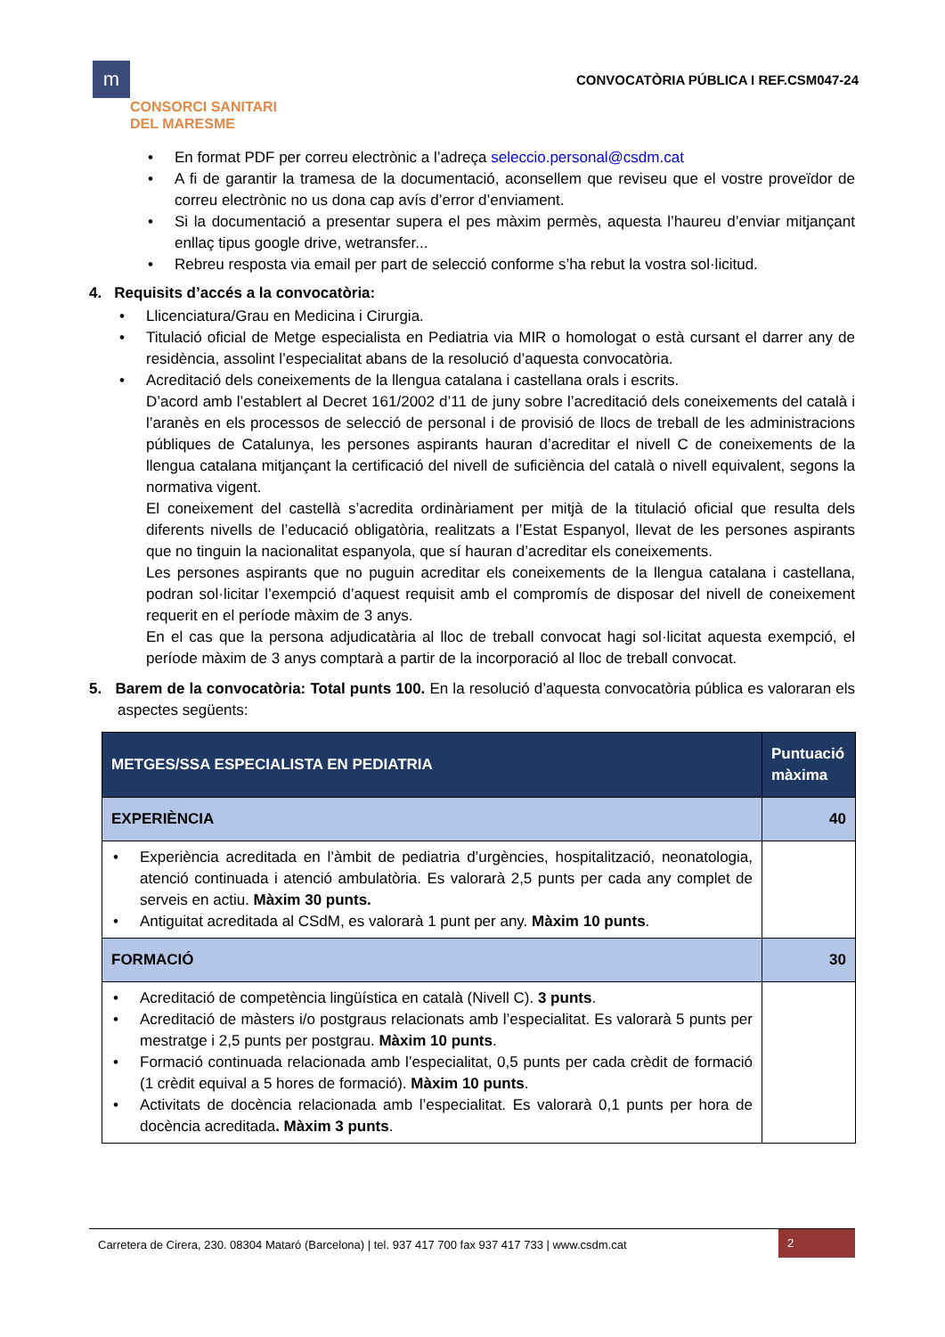m
CONSORCI SANITARI
DEL MARESME
CONVOCATÒRIA PÚBLICA I REF.CSM047-24
• En format PDF per correu electrònic a l’adreça seleccio.personal@csdm.cat
• A fi de garantir la tramesa de la documentació, aconsellem que reviseu que el vostre proveïdor de correu electrònic no us dona cap avís d’error d’enviament.
• Si la documentació a presentar supera el pes màxim permès, aquesta l’haureu d’enviar mitjançant enllaç tipus google drive, wetransfer...
• Rebreu resposta via email per part de selecció conforme s’ha rebut la vostra sol·licitud.
4. Requisits d’accés a la convocatòria:
• Llicenciatura/Grau en Medicina i Cirurgia.
• Titulació oficial de Metge especialista en Pediatria via MIR o homologat o està cursant el darrer any de residència, assolint l’especialitat abans de la resolució d’aquesta convocatòria.
• Acreditació dels coneixements de la llengua catalana i castellana orals i escrits.
D’acord amb l’establert al Decret 161/2002 d’11 de juny sobre l’acreditació dels coneixements del català i l’aranès en els processos de selecció de personal i de provisió de llocs de treball de les administracions públiques de Catalunya, les persones aspirants hauran d’acreditar el nivell C de coneixements de la llengua catalana mitjançant la certificació del nivell de suficiència del català o nivell equivalent, segons la normativa vigent.
El coneixement del castellà s’acredita ordinàriament per mitjà de la titulació oficial que resulta dels diferents nivells de l’educació obligatòria, realitzats a l’Estat Espanyol, llevat de les persones aspirants que no tinguin la nacionalitat espanyola, que sí hauran d’acreditar els coneixements.
Les persones aspirants que no puguin acreditar els coneixements de la llengua catalana i castellana, podran sol·licitar l’exempció d’aquest requisit amb el compromís de disposar del nivell de coneixement requerit en el període màxim de 3 anys.
En el cas que la persona adjudicatària al lloc de treball convocat hagi sol·licitat aquesta exempció, el període màxim de 3 anys comptarà a partir de la incorporació al lloc de treball convocat.
5. Barem de la convocatòria: Total punts 100. En la resolució d’aquesta convocatòria pública es valoraran els aspectes següents:
| METGES/SSA ESPECIALISTA EN PEDIATRIA | Puntuació màxima |
| --- | --- |
| EXPERIÈNCIA | 40 |
| • Experiència acreditada en l’àmbit de pediatria d’urgències, hospitalització, neonatologia, atenció continuada i atenció ambulatòria. Es valorarà 2,5 punts per cada any complet de serveis en actiu. Màxim 30 punts. • Antiguitat acreditada al CSdM, es valorarà 1 punt per any. Màxim 10 punts . | |
| FORMACIÓ | 30 |
| • Acreditació de competència lingüística en català (Nivell C). 3 punts . • Acreditació de màsters i/o postgraus relacionats amb l’especialitat. Es valorarà 5 punts per mestratge i 2,5 punts per postgrau. Màxim 10 punts . • Formació continuada relacionada amb l’especialitat, 0,5 punts per cada crèdit de formació (1 crèdit equival a 5 hores de formació). Màxim 10 punts . • Activitats de docència relacionada amb l’especialitat. Es valorarà 0,1 punts per hora de docència acreditada . Màxim 3 punts . | |
Carretera de Cirera, 230. 08304 Mataró (Barcelona) | tel. 937 417 700 fax 937 417 733 | www.csdm.cat
2